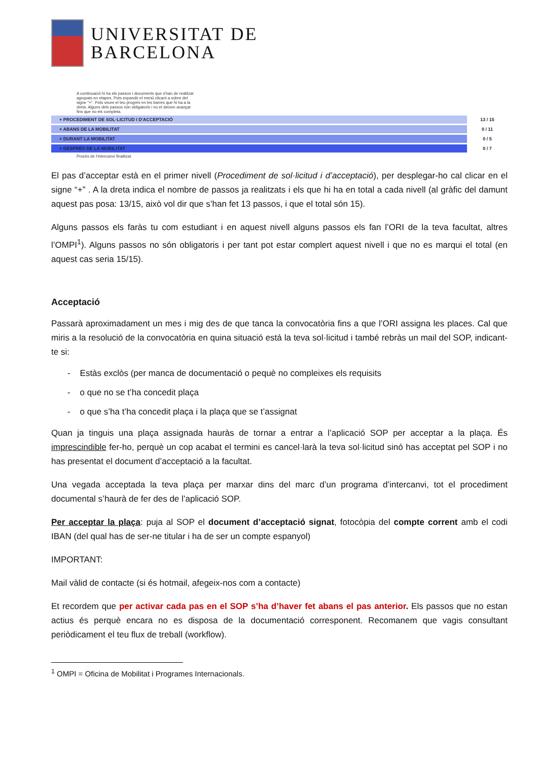UNIVERSITAT DE
BARCELONA
A continuació hi ha els passos i documents que s'han de realitzar agrupats en etapes. Pots expandir el menú clicant a sobre del signe "+". Pots veure el teu progrés en les barres que hi ha a la dreta. Alguns dels passos són obligatoris i no et deixen avançar fins que no els completa.
+ PROCEDIMENT DE SOL·LICITUD I D'ACCEPTACIÓ 13 / 15
+ ABANS DE LA MOBILITAT 0 / 11
+ DURANT LA MOBILITAT 0 / 5
+ DESPRÉS DE LA MOBILITAT 0 / 7
Procés de l'intercanvi finalitzat
El pas d’acceptar està en el primer nivell (Procediment de sol·licitud i d’acceptació), per desplegar-ho cal clicar en el signe “+” . A la dreta indica el nombre de passos ja realitzats i els que hi ha en total a cada nivell (al gràfic del damunt aquest pas posa: 13/15, això vol dir que s’han fet 13 passos, i que el total són 15).
Alguns passos els faràs tu com estudiant i en aquest nivell alguns passos els fan l’ORI de la teva facultat, altres l’OMPI<sup>1</sup>). Alguns passos no són obligatoris i per tant pot estar complert aquest nivell i que no es marqui el total (en aquest cas seria 15/15).
Acceptació
Passarà aproximadament un mes i mig des de que tanca la convocatòria fins a que l’ORI assigna les places. Cal que miris a la resolució de la convocatòria en quina situació está la teva sol·licitud i també rebràs un mail del SOP, indicant-te si:
- Estàs exclòs (per manca de documentació o pequè no compleixes els requisits
- o que no se t’ha concedit plaça
- o que s’ha t’ha concedit plaça i la plaça que se t’assignat
Quan ja tinguis una plaça assignada hauràs de tornar a entrar a l’aplicació SOP per acceptar a la plaça. És imprescindible fer-ho, perquè un cop acabat el termini es cancel·larà la teva sol·licitud sinó has acceptat pel SOP i no has presentat el document d’acceptació a la facultat.
Una vegada acceptada la teva plaça per marxar dins del marc d’un programa d’intercanvi, tot el procediment documental s’haurà de fer des de l’aplicació SOP.
Per acceptar la plaça: puja al SOP el document d’acceptació signat, fotocòpia del compte corrent amb el codi IBAN (del qual has de ser-ne titular i ha de ser un compte espanyol)
IMPORTANT:
Mail vàlid de contacte (si és hotmail, afegeix-nos com a contacte)
Et recordem que per activar cada pas en el SOP s’ha d’haver fet abans el pas anterior. Els passos que no estan actius és perquè encara no es disposa de la documentació corresponent. Recomanem que vagis consultant periòdicament el teu flux de treball (workflow).
<sup>1</sup> OMPI = Oficina de Mobilitat i Programes Internacionals.